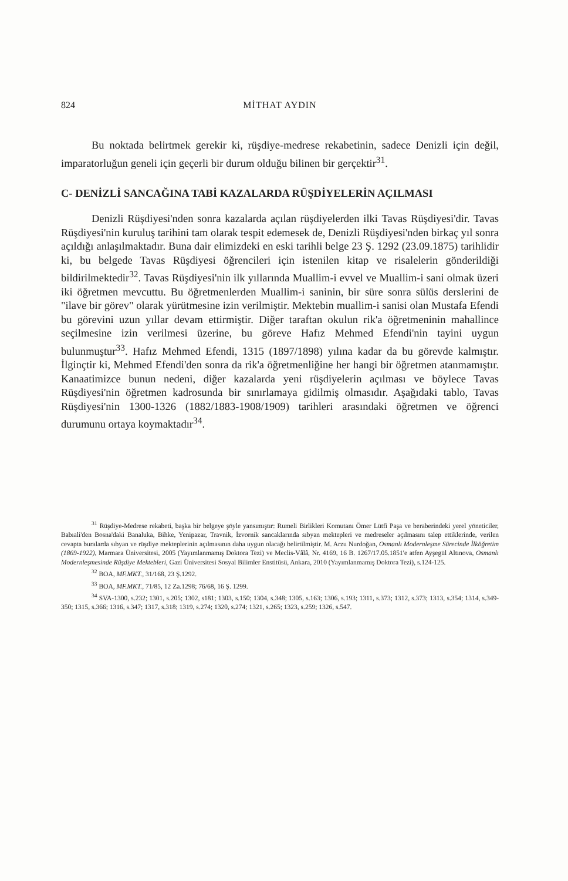824 MİTHAT AYDIN
Bu noktada belirtmek gerekir ki, rüşdiye-medrese rekabetinin, sadece Denizli için değil, imparatorluğun geneli için geçerli bir durum olduğu bilinen bir gerçektir<sup>31</sup>.
C- DENİZLİ SANCAĞINA TABİ KAZALARDA RÜŞDİYELERİN AÇILMASI
Denizli Rüşdiyesi'nden sonra kazalarda açılan rüşdiyelerden ilki Tavas Rüşdiyesi'dir. Tavas Rüşdiyesi'nin kuruluş tarihini tam olarak tespit edemesek de, Denizli Rüşdiyesi'nden birkaç yıl sonra açıldığı anlaşılmaktadır. Buna dair elimizdeki en eski tarihli belge 23 Ş. 1292 (23.09.1875) tarihlidir ki, bu belgede Tavas Rüşdiyesi öğrencileri için istenilen kitap ve risalelerin gönderildiği bildirilmektedir<sup>32</sup>. Tavas Rüşdiyesi'nin ilk yıllarında Muallim-i evvel ve Muallim-i sani olmak üzeri iki öğretmen mevcuttu. Bu öğretmenlerden Muallim-i saninin, bir süre sonra sülüs derslerini de "ilave bir görev" olarak yürütmesine izin verilmiştir. Mektebin muallim-i sanisi olan Mustafa Efendi bu görevini uzun yıllar devam ettirmiştir. Diğer taraftan okulun rik'a öğretmeninin mahallince seçilmesine izin verilmesi üzerine, bu göreve Hafız Mehmed Efendi'nin tayini uygun bulunmuştur<sup>33</sup>. Hafız Mehmed Efendi, 1315 (1897/1898) yılına kadar da bu görevde kalmıştır. İlginçtir ki, Mehmed Efendi'den sonra da rik'a öğretmenliğine her hangi bir öğretmen atanmamıştır. Kanaatimizce bunun nedeni, diğer kazalarda yeni rüşdiyelerin açılması ve böylece Tavas Rüşdiyesi'nin öğretmen kadrosunda bir sınırlamaya gidilmiş olmasıdır. Aşağıdaki tablo, Tavas Rüşdiyesi'nin 1300-1326 (1882/1883-1908/1909) tarihleri arasındaki öğretmen ve öğrenci durumunu ortaya koymaktadır<sup>34</sup>.
<sup>31</sup> Rüşdiye-Medrese rekabeti, başka bir belgeye şöyle yansımıştır: Rumeli Birlikleri Komutanı Ömer Lütfi Paşa ve beraberindeki yerel yöneticiler, Babıali'den Bosna'daki Banaluka, Bihke, Yenipazar, Travnik, İzvornik sancaklarında sıbyan mektepleri ve medreseler açılmasını talep ettiklerinde, verilen cevapta buralarda sıbyan ve rüşdiye mekteplerinin açılmasının daha uygun olacağı belirtilmiştir. M. Arzu Nurdoğan, Osmanlı Modernleşme Sürecinde İlköğretim (1869-1922), Marmara Üniversitesi, 2005 (Yayımlanmamış Doktora Tezi) ve Meclis-Vâlâ, Nr. 4169, 16 B. 1267/17.05.1851'e atfen Ayşegül Altınova, Osmanlı Modernleşmesinde Rüşdiye Mektebleri, Gazi Üniversitesi Sosyal Bilimler Enstitüsü, Ankara, 2010 (Yayımlanmamış Doktora Tezi), s.124-125.
<sup>32</sup> BOA, MF.MKT., 31/168, 23 Ş.1292.
<sup>33</sup> BOA, MF.MKT., 71/85, 12 Za.1298; 76/68, 16 Ş. 1299.
<sup>34</sup> SVA-1300, s.232; 1301, s.205; 1302, s181; 1303, s.150; 1304, s.348; 1305, s.163; 1306, s.193; 1311, s.373; 1312, s.373; 1313, s.354; 1314, s.349-350; 1315, s.366; 1316, s.347; 1317, s.318; 1319, s.274; 1320, s.274; 1321, s.265; 1323, s.259; 1326, s.547.